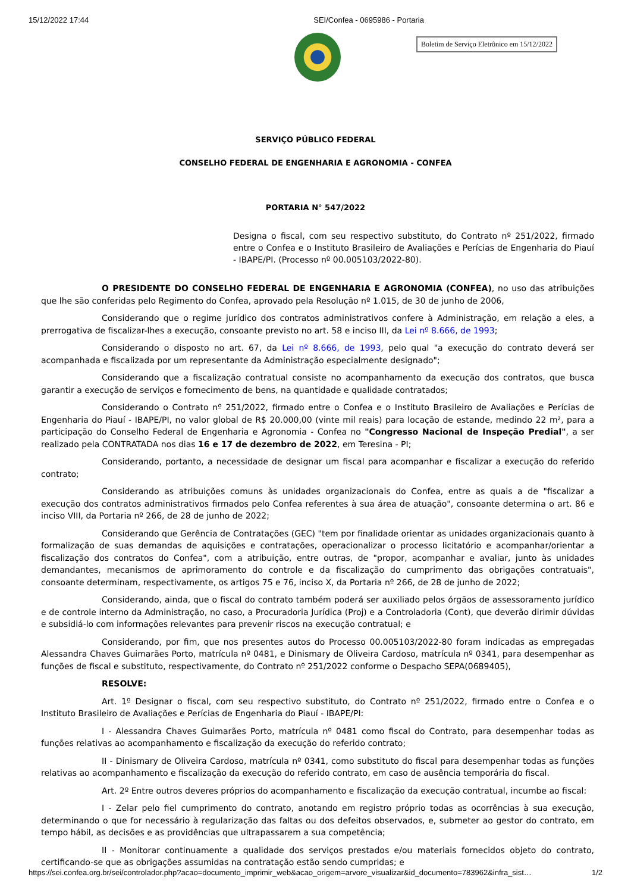15/12/2022 17:44 SEI/Confea - 0695986 - Portaria
Boletim de Serviço Eletrônico em 15/12/2022
SERVIÇO PÚBLICO FEDERAL
CONSELHO FEDERAL DE ENGENHARIA E AGRONOMIA - CONFEA
PORTARIA N° 547/2022
Designa o fiscal, com seu respectivo substituto, do Contrato nº 251/2022, firmado entre o Confea e o Instituto Brasileiro de Avaliações e Perícias de Engenharia do Piauí - IBAPE/PI. (Processo nº 00.005103/2022-80).
O PRESIDENTE DO CONSELHO FEDERAL DE ENGENHARIA E AGRONOMIA (CONFEA), no uso das atribuições que lhe são conferidas pelo Regimento do Confea, aprovado pela Resolução nº 1.015, de 30 de junho de 2006,
Considerando que o regime jurídico dos contratos administrativos confere à Administração, em relação a eles, a prerrogativa de fiscalizar-lhes a execução, consoante previsto no art. 58 e inciso III, da Lei nº 8.666, de 1993;
Considerando o disposto no art. 67, da Lei nº 8.666, de 1993, pelo qual "a execução do contrato deverá ser acompanhada e fiscalizada por um representante da Administração especialmente designado";
Considerando que a fiscalização contratual consiste no acompanhamento da execução dos contratos, que busca garantir a execução de serviços e fornecimento de bens, na quantidade e qualidade contratados;
Considerando o Contrato nº 251/2022, firmado entre o Confea e o Instituto Brasileiro de Avaliações e Perícias de Engenharia do Piauí - IBAPE/PI, no valor global de R$ 20.000,00 (vinte mil reais) para locação de estande, medindo 22 m², para a participação do Conselho Federal de Engenharia e Agronomia - Confea no "Congresso Nacional de Inspeção Predial", a ser realizado pela CONTRATADA nos dias 16 e 17 de dezembro de 2022, em Teresina - PI;
Considerando, portanto, a necessidade de designar um fiscal para acompanhar e fiscalizar a execução do referido contrato;
Considerando as atribuições comuns às unidades organizacionais do Confea, entre as quais a de "fiscalizar a execução dos contratos administrativos firmados pelo Confea referentes à sua área de atuação", consoante determina o art. 86 e inciso VIII, da Portaria nº 266, de 28 de junho de 2022;
Considerando que Gerência de Contratações (GEC) "tem por finalidade orientar as unidades organizacionais quanto à formalização de suas demandas de aquisições e contratações, operacionalizar o processo licitatório e acompanhar/orientar a fiscalização dos contratos do Confea", com a atribuição, entre outras, de "propor, acompanhar e avaliar, junto às unidades demandantes, mecanismos de aprimoramento do controle e da fiscalização do cumprimento das obrigações contratuais", consoante determinam, respectivamente, os artigos 75 e 76, inciso X, da Portaria nº 266, de 28 de junho de 2022;
Considerando, ainda, que o fiscal do contrato também poderá ser auxiliado pelos órgãos de assessoramento jurídico e de controle interno da Administração, no caso, a Procuradoria Jurídica (Proj) e a Controladoria (Cont), que deverão dirimir dúvidas e subsidiá-lo com informações relevantes para prevenir riscos na execução contratual; e
Considerando, por fim, que nos presentes autos do Processo 00.005103/2022-80 foram indicadas as empregadas Alessandra Chaves Guimarães Porto, matrícula nº 0481, e Dinismary de Oliveira Cardoso, matrícula nº 0341, para desempenhar as funções de fiscal e substituto, respectivamente, do Contrato nº 251/2022 conforme o Despacho SEPA(0689405),
RESOLVE:
Art. 1º Designar o fiscal, com seu respectivo substituto, do Contrato nº 251/2022, firmado entre o Confea e o Instituto Brasileiro de Avaliações e Perícias de Engenharia do Piauí - IBAPE/PI:
I - Alessandra Chaves Guimarães Porto, matrícula nº 0481 como fiscal do Contrato, para desempenhar todas as funções relativas ao acompanhamento e fiscalização da execução do referido contrato;
II - Dinismary de Oliveira Cardoso, matrícula nº 0341, como substituto do fiscal para desempenhar todas as funções relativas ao acompanhamento e fiscalização da execução do referido contrato, em caso de ausência temporária do fiscal.
Art. 2º Entre outros deveres próprios do acompanhamento e fiscalização da execução contratual, incumbe ao fiscal:
I - Zelar pelo fiel cumprimento do contrato, anotando em registro próprio todas as ocorrências à sua execução, determinando o que for necessário à regularização das faltas ou dos defeitos observados, e, submeter ao gestor do contrato, em tempo hábil, as decisões e as providências que ultrapassarem a sua competência;
II - Monitorar continuamente a qualidade dos serviços prestados e/ou materiais fornecidos objeto do contrato, certificando-se que as obrigações assumidas na contratação estão sendo cumpridas; e
https://sei.confea.org.br/sei/controlador.php?acao=documento_imprimir_web&acao_origem=arvore_visualizar&id_documento=783962&infra_sist… 1/2